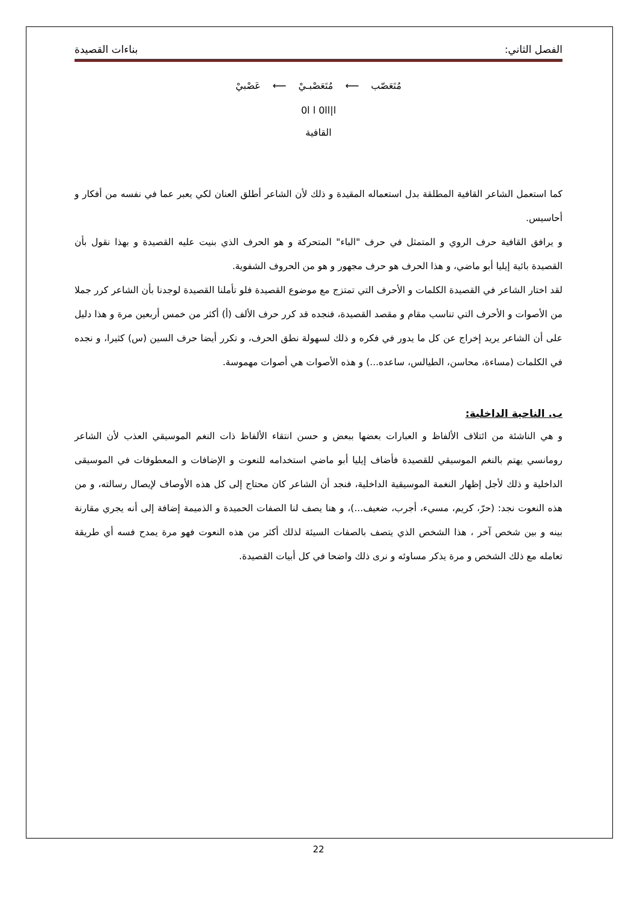الفصل الثاني: بناءات القصيدة
مُتَعَصّب ⟵ مُتَعَصْبـيْ ⟵ عَصْبيْ
0l l 0ll|l
القافية
كما استعمل الشاعر القافية المطلقة بدل استعماله المقيدة و ذلك لأن الشاعر أطلق العنان لكي يعبر عما في نفسه من أفكار و أحاسيس.
و يرافق القافية حرف الروي و المتمثل في حرف "الباء" المتحركة و هو الحرف الذي بنيت عليه القصيدة و بهذا نقول بأن القصيدة بائية إيليا أبو ماضي، و هذا الحرف هو حرف مجهور و هو من الحروف الشفوية.
لقد اختار الشاعر في القصيدة الكلمات و الأحرف التي تمتزج مع موضوع القصيدة فلو تأملنا القصيدة لوجدنا بأن الشاعر كرر جملا من الأصوات و الأحرف التي تناسب مقام و مقصد القصيدة، فنجده قد كرر حرف الألف (أ) أكثر من خمس أربعين مرة و هذا دليل على أن الشاعر يريد إخراج عن كل ما يدور في فكره و ذلك لسهولة نطق الحرف، و تكرر أيضا حرف السين (س) كثيرا، و نجده في الكلمات (مساءة، محاسن، الطيالس، ساعده...) و هذه الأصوات هي أصوات مهموسة.
ب. الناحية الداخلية:
و هي الناشئة من ائتلاف الألفاظ و العبارات بعضها ببعض و حسن انتقاء الألفاظ ذات النغم الموسيقي العذب لأن الشاعر رومانسي يهتم بالنغم الموسيقي للقصيدة فأضاف إيليا أبو ماضي استخدامه للنعوت و الإضافات و المعطوفات في الموسيقى الداخلية و ذلك لأجل إظهار النغمة الموسيقية الداخلية، فنجد أن الشاعر كان محتاج إلى كل هذه الأوصاف لإيصال رسالته، و من هذه النعوت نجد: (حرّ، كريم، مسيء، أجرب، ضعيف...)، و هنا يصف لنا الصفات الحميدة و الذميمة إضافة إلى أنه يجري مقارنة بينه و بين شخص آخر ، هذا الشخص الذي يتصف بالصفات السيئة لذلك أكثر من هذه النعوت فهو مرة يمدح فسه أي طريقة تعامله مع ذلك الشخص و مرة يذكر مساوئه و نرى ذلك واضحا في كل أبيات القصيدة.
22